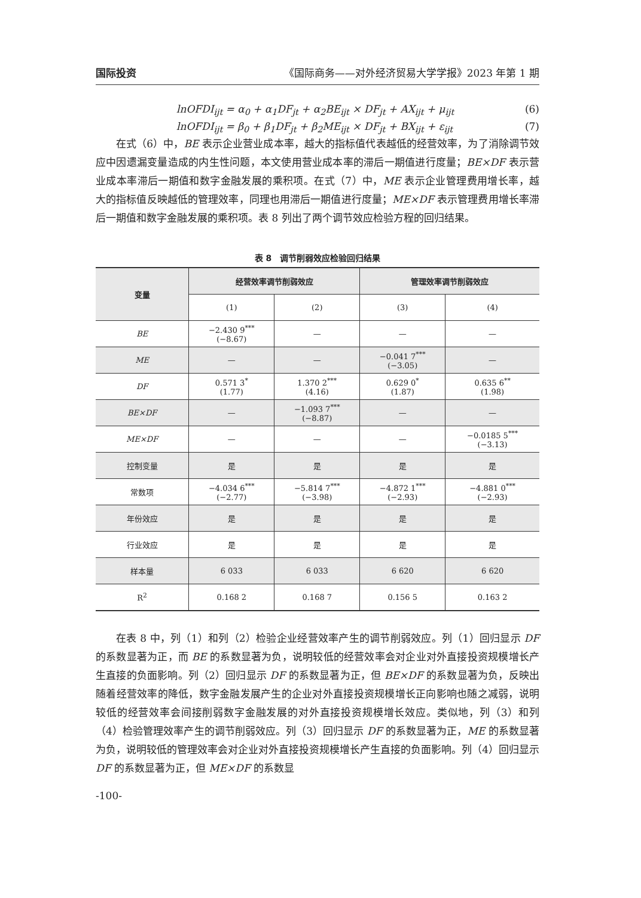国际投资 《国际商务——对外经济贸易大学学报》2023 年第 1 期
lnOFDI<sub>ijt</sub> = α<sub>0</sub> + α<sub>1</sub>DF<sub>jt</sub> + α<sub>2</sub>BE<sub>ijt</sub> × DF<sub>jt</sub> + AX<sub>ijt</sub> + μ<sub>ijt</sub> (6)
lnOFDI<sub>ijt</sub> = β<sub>0</sub> + β<sub>1</sub>DF<sub>jt</sub> + β<sub>2</sub>ME<sub>ijt</sub> × DF<sub>jt</sub> + BX<sub>ijt</sub> + ε<sub>ijt</sub> (7)
在式（6）中，BE 表示企业营业成本率，越大的指标值代表越低的经营效率，为了消除调节效应中因遗漏变量造成的内生性问题，本文使用营业成本率的滞后一期值进行度量；BE×DF 表示营业成本率滞后一期值和数字金融发展的乘积项。在式（7）中，ME 表示企业管理费用增长率，越大的指标值反映越低的管理效率，同理也用滞后一期值进行度量；ME×DF 表示管理费用增长率滞后一期值和数字金融发展的乘积项。表 8 列出了两个调节效应检验方程的回归结果。
表 8　调节削弱效应检验回归结果
| 变量 | 经营效率调节削弱效应 | | 管理效率调节削弱效应 | |
| --- | --- | --- | --- | --- |
| | (1) | (2) | (3) | (4) |
| BE | −2.430 9<sup>***</sup> (−8.67) | — | — | — |
| ME | — | — | −0.041 7<sup>***</sup> (−3.05) | — |
| DF | 0.571 3<sup>*</sup> (1.77) | 1.370 2<sup>***</sup> (4.16) | 0.629 0<sup>*</sup> (1.87) | 0.635 6<sup>**</sup> (1.98) |
| BE×DF | — | −1.093 7<sup>***</sup> (−8.87) | — | — |
| ME×DF | — | — | — | −0.0185 5<sup>***</sup> (−3.13) |
| 控制变量 | 是 | 是 | 是 | 是 |
| 常数项 | −4.034 6<sup>***</sup> (−2.77) | −5.814 7<sup>***</sup> (−3.98) | −4.872 1<sup>***</sup> (−2.93) | −4.881 0<sup>***</sup> (−2.93) |
| 年份效应 | 是 | 是 | 是 | 是 |
| 行业效应 | 是 | 是 | 是 | 是 |
| 样本量 | 6 033 | 6 033 | 6 620 | 6 620 |
| R<sup>2</sup> | 0.168 2 | 0.168 7 | 0.156 5 | 0.163 2 |
在表 8 中，列（1）和列（2）检验企业经营效率产生的调节削弱效应。列（1）回归显示 DF 的系数显著为正，而 BE 的系数显著为负，说明较低的经营效率会对企业对外直接投资规模增长产生直接的负面影响。列（2）回归显示 DF 的系数显著为正，但 BE×DF 的系数显著为负，反映出随着经营效率的降低，数字金融发展产生的企业对外直接投资规模增长正向影响也随之减弱，说明较低的经营效率会间接削弱数字金融发展的对外直接投资规模增长效应。类似地，列（3）和列（4）检验管理效率产生的调节削弱效应。列（3）回归显示 DF 的系数显著为正，ME 的系数显著为负，说明较低的管理效率会对企业对外直接投资规模增长产生直接的负面影响。列（4）回归显示 DF 的系数显著为正，但 ME×DF 的系数显
-100-